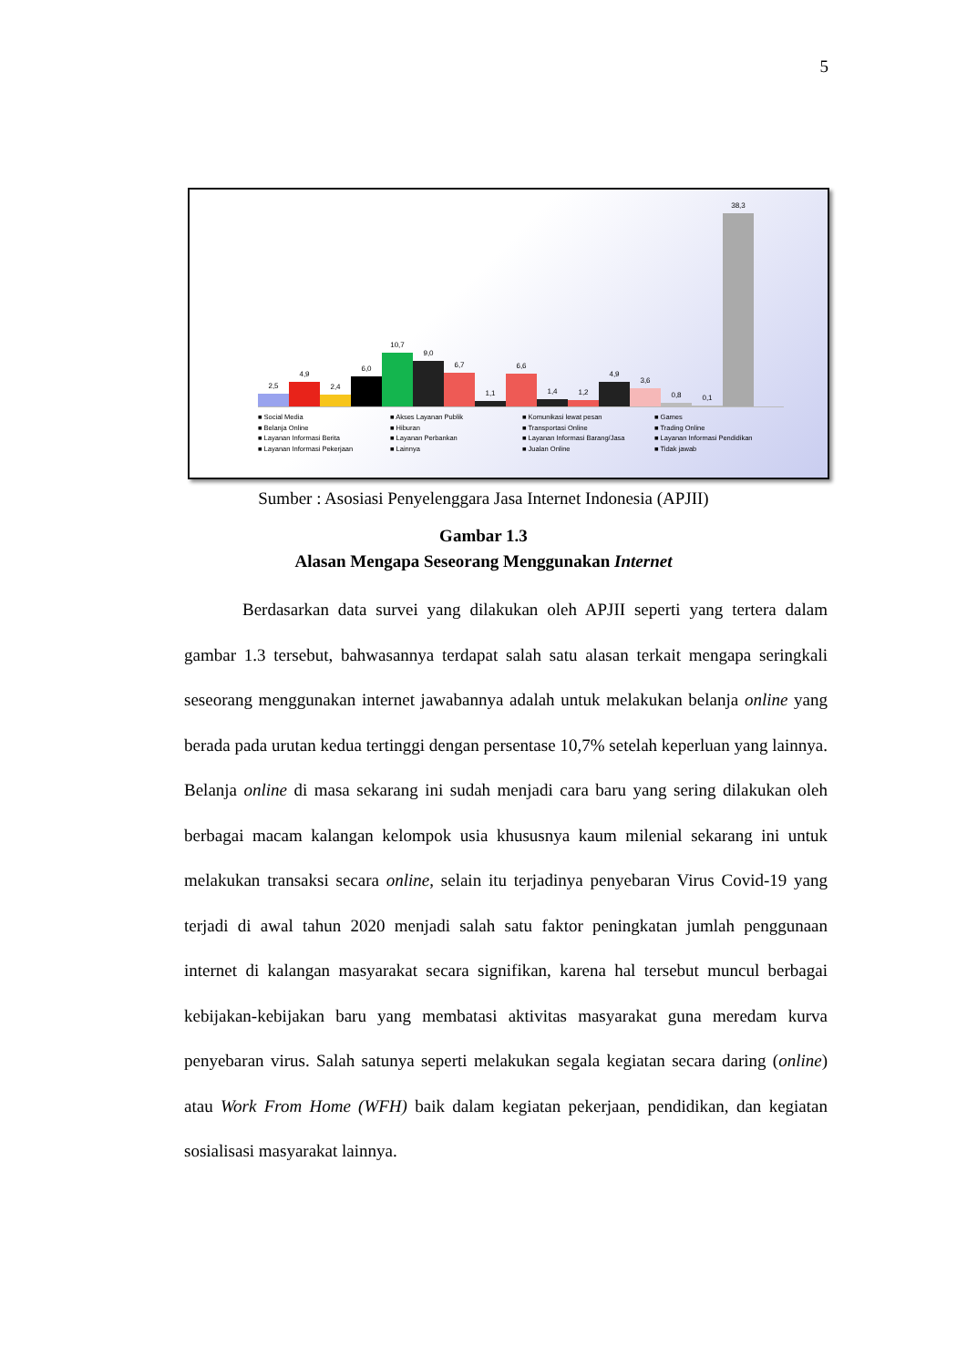5
2,5
4,9
2,4
6,0
10,7
9,0
6,7
1,1
6,6
1,4
1,2
4,9
3,6
0,8
0,1
38,3
■ Social Media
■ Akses Layanan Publik
■ Komunikasi lewat pesan
■ Games
■ Belanja Online
■ Hiburan
■ Transportasi Online
■ Trading Online
■ Layanan Informasi Berita
■ Layanan Perbankan
■ Layanan Informasi Barang/Jasa
■ Layanan Informasi Pendidikan
■ Layanan Informasi Pekerjaan
■ Lainnya
■ Jualan Online
■ Tidak jawab
Sumber : Asosiasi Penyelenggara Jasa Internet Indonesia (APJII)
Gambar 1.3
Alasan Mengapa Seseorang Menggunakan Internet
Berdasarkan data survei yang dilakukan oleh APJII seperti yang tertera dalam gambar 1.3 tersebut, bahwasannya terdapat salah satu alasan terkait mengapa seringkali seseorang menggunakan internet jawabannya adalah untuk melakukan belanja online yang berada pada urutan kedua tertinggi dengan persentase 10,7% setelah keperluan yang lainnya. Belanja online di masa sekarang ini sudah menjadi cara baru yang sering dilakukan oleh berbagai macam kalangan kelompok usia khususnya kaum milenial sekarang ini untuk melakukan transaksi secara online, selain itu terjadinya penyebaran Virus Covid-19 yang terjadi di awal tahun 2020 menjadi salah satu faktor peningkatan jumlah penggunaan internet di kalangan masyarakat secara signifikan, karena hal tersebut muncul berbagai kebijakan-kebijakan baru yang membatasi aktivitas masyarakat guna meredam kurva penyebaran virus. Salah satunya seperti melakukan segala kegiatan secara daring (online) atau Work From Home (WFH) baik dalam kegiatan pekerjaan, pendidikan, dan kegiatan sosialisasi masyarakat lainnya.